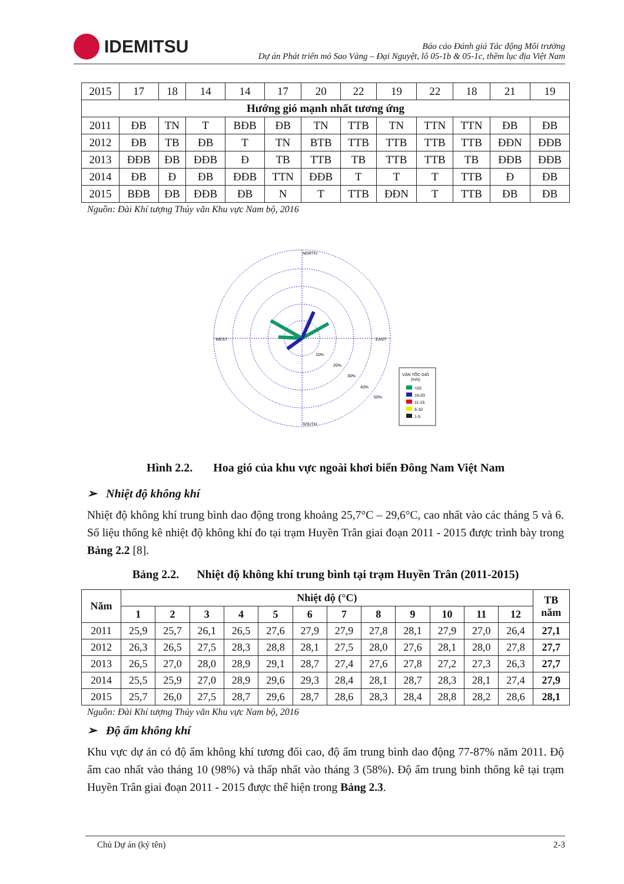IDEMITSU
Báo cáo Đánh giá Tác động Môi trường
Dự án Phát triển mỏ Sao Vàng – Đại Nguyệt, lô 05-1b & 05-1c, thềm lục địa Việt Nam
| 2015 | 17 | 18 | 14 | 14 | 17 | 20 | 22 | 19 | 22 | 18 | 21 | 19 |
| Hướng gió mạnh nhất tương ứng | | | | | | | | | | | | |
| 2011 | ĐB | TN | T | BĐB | ĐB | TN | TTB | TN | TTN | TTN | ĐB | ĐB |
| 2012 | ĐB | TB | ĐB | T | TN | BTB | TTB | TTB | TTB | TTB | ĐĐN | ĐĐB |
| 2013 | ĐĐB | ĐB | ĐĐB | Đ | TB | TTB | TB | TTB | TTB | TB | ĐĐB | ĐĐB |
| 2014 | ĐB | Đ | ĐB | ĐĐB | TTN | ĐĐB | T | T | T | TTB | Đ | ĐB |
| 2015 | BĐB | ĐB | ĐĐB | ĐB | N | T | TTB | ĐĐN | T | TTB | ĐB | ĐB |
Nguồn: Đài Khí tượng Thủy văn Khu vực Nam bộ, 2016
NORTH
SOUTH
WEST
EAST
10%
20%
30%
40%
50%
VẬN TỐC GIÓ
(m/s)
>20
16-20
11-15
6-10
1-5
Hình 2.2. Hoa gió của khu vực ngoài khơi biển Đông Nam Việt Nam
➢ Nhiệt độ không khí
Nhiệt độ không khí trung bình dao động trong khoảng 25,7°C – 29,6°C, cao nhất vào các tháng 5 và 6. Số liệu thống kê nhiệt độ không khí đo tại trạm Huyền Trân giai đoạn 2011 - 2015 được trình bày trong Bảng 2.2 [8].
Bảng 2.2. Nhiệt độ không khí trung bình tại trạm Huyền Trân (2011-2015)
| Năm | Nhiệt độ (°C) | | | | | | | | | | | | TB năm |
| --- | --- | --- | --- | --- | --- | --- | --- | --- | --- | --- | --- | --- | --- |
| | 1 | 2 | 3 | 4 | 5 | 6 | 7 | 8 | 9 | 10 | 11 | 12 | |
| 2011 | 25,9 | 25,7 | 26,1 | 26,5 | 27,6 | 27,9 | 27,9 | 27,8 | 28,1 | 27,9 | 27,0 | 26,4 | 27,1 |
| 2012 | 26,3 | 26,5 | 27,5 | 28,3 | 28,8 | 28,1 | 27,5 | 28,0 | 27,6 | 28,1 | 28,0 | 27,8 | 27,7 |
| 2013 | 26,5 | 27,0 | 28,0 | 28,9 | 29,1 | 28,7 | 27,4 | 27,6 | 27,8 | 27,2 | 27,3 | 26,3 | 27,7 |
| 2014 | 25,5 | 25,9 | 27,0 | 28,9 | 29,6 | 29,3 | 28,4 | 28,1 | 28,7 | 28,3 | 28,1 | 27,4 | 27,9 |
| 2015 | 25,7 | 26,0 | 27,5 | 28,7 | 29,6 | 28,7 | 28,6 | 28,3 | 28,4 | 28,8 | 28,2 | 28,6 | 28,1 |
Nguồn: Đài Khí tượng Thủy văn Khu vực Nam bộ, 2016
➢ Độ ẩm không khí
Khu vực dự án có độ ẩm không khí tương đối cao, độ ẩm trung bình dao động 77-87% năm 2011. Độ ẩm cao nhất vào tháng 10 (98%) và thấp nhất vào tháng 3 (58%). Độ ẩm trung bình thống kê tại trạm Huyền Trân giai đoạn 2011 - 2015 được thể hiện trong Bảng 2.3.
Chủ Dự án (ký tên) 2-3